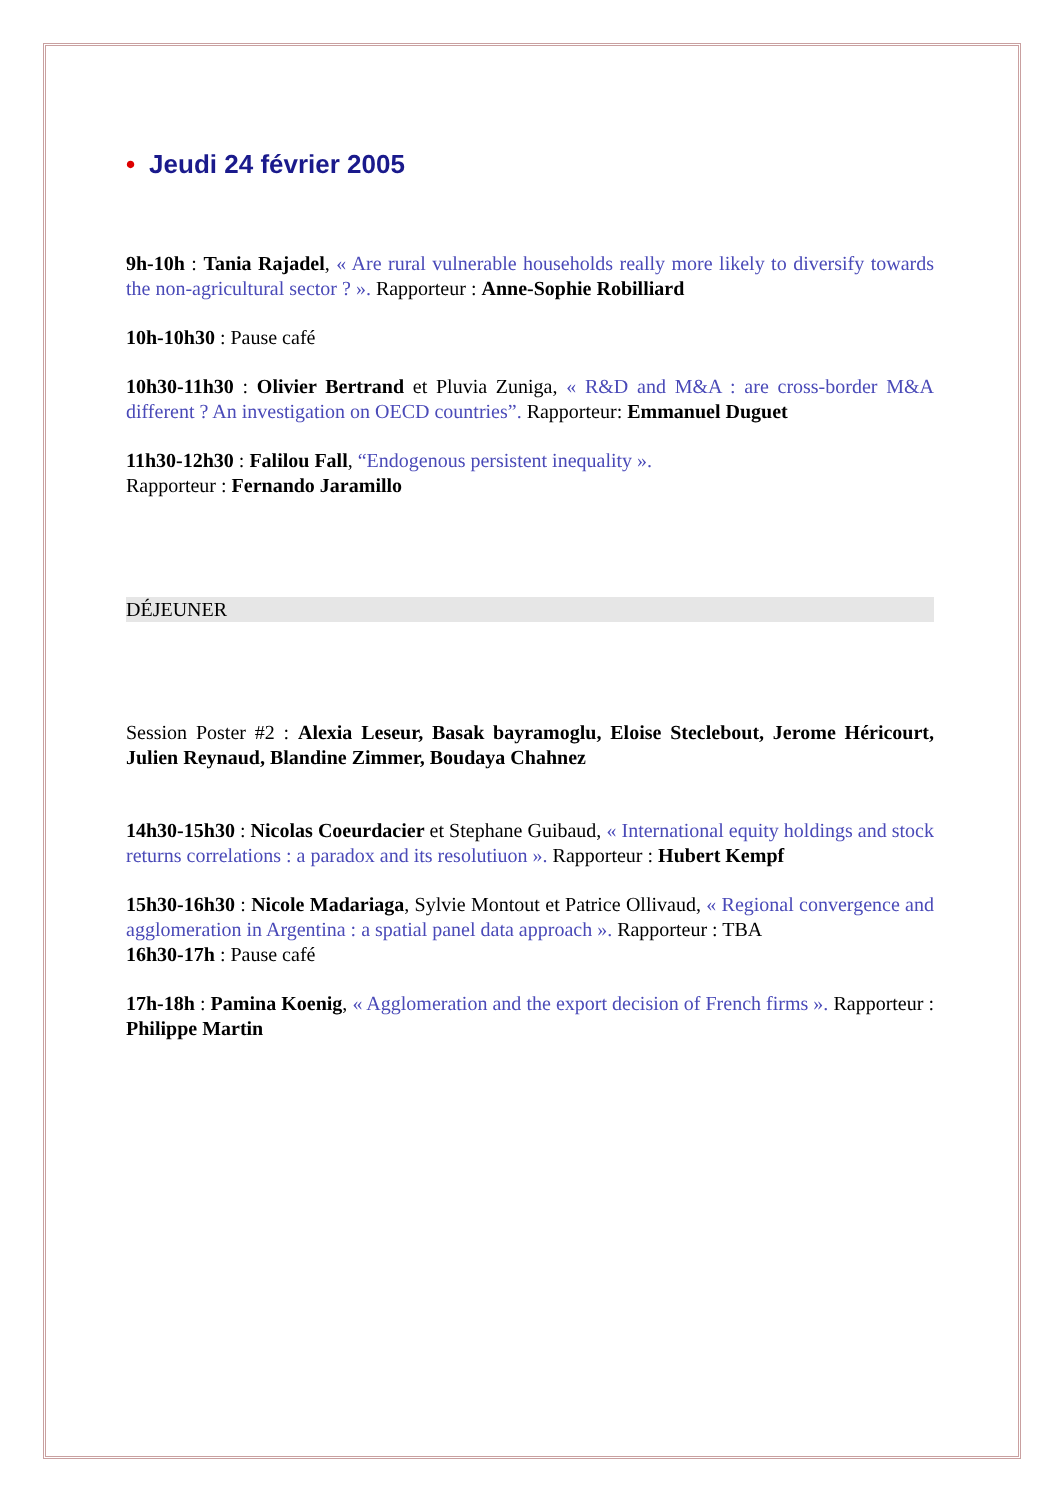• Jeudi 24 février 2005
9h-10h : Tania Rajadel, « Are rural vulnerable households really more likely to diversify towards the non-agricultural sector ? ». Rapporteur : Anne-Sophie Robilliard
10h-10h30 : Pause café
10h30-11h30 : Olivier Bertrand et Pluvia Zuniga, « R&D and M&A : are cross-border M&A different ? An investigation on OECD countries”. Rapporteur: Emmanuel Duguet
11h30-12h30 : Falilou Fall, “Endogenous persistent inequality ».
Rapporteur : Fernando Jaramillo
DÉJEUNER
Session Poster #2 : Alexia Leseur, Basak bayramoglu, Eloise Steclebout, Jerome Héricourt, Julien Reynaud, Blandine Zimmer, Boudaya Chahnez
14h30-15h30 : Nicolas Coeurdacier et Stephane Guibaud, « International equity holdings and stock returns correlations : a paradox and its resolutiuon ». Rapporteur : Hubert Kempf
15h30-16h30 : Nicole Madariaga, Sylvie Montout et Patrice Ollivaud, « Regional convergence and agglomeration in Argentina : a spatial panel data approach ». Rapporteur : TBA
16h30-17h : Pause café
17h-18h : Pamina Koenig, « Agglomeration and the export decision of French firms ». Rapporteur : Philippe Martin